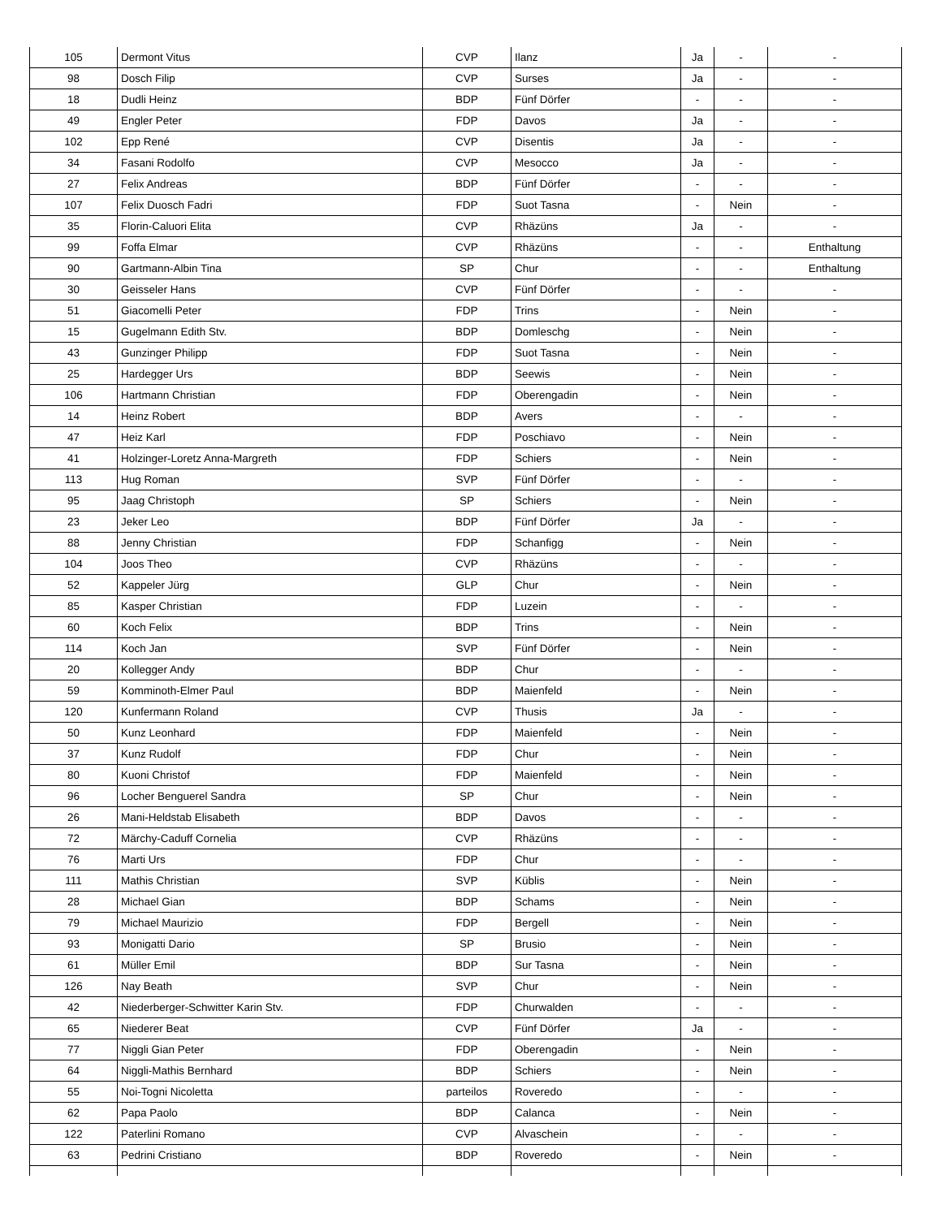| 105 | Dermont Vitus | CVP | Ilanz | Ja | - | - |
| 98 | Dosch Filip | CVP | Surses | Ja | - | - |
| 18 | Dudli Heinz | BDP | Fünf Dörfer | - | - | - |
| 49 | Engler Peter | FDP | Davos | Ja | - | - |
| 102 | Epp René | CVP | Disentis | Ja | - | - |
| 34 | Fasani Rodolfo | CVP | Mesocco | Ja | - | - |
| 27 | Felix Andreas | BDP | Fünf Dörfer | - | - | - |
| 107 | Felix Duosch Fadri | FDP | Suot Tasna | - | Nein | - |
| 35 | Florin-Caluori Elita | CVP | Rhäzüns | Ja | - | - |
| 99 | Foffa Elmar | CVP | Rhäzüns | - | - | Enthaltung |
| 90 | Gartmann-Albin Tina | SP | Chur | - | - | Enthaltung |
| 30 | Geisseler Hans | CVP | Fünf Dörfer | - | - | - |
| 51 | Giacomelli Peter | FDP | Trins | - | Nein | - |
| 15 | Gugelmann Edith Stv. | BDP | Domleschg | - | Nein | - |
| 43 | Gunzinger Philipp | FDP | Suot Tasna | - | Nein | - |
| 25 | Hardegger Urs | BDP | Seewis | - | Nein | - |
| 106 | Hartmann Christian | FDP | Oberengadin | - | Nein | - |
| 14 | Heinz Robert | BDP | Avers | - | - | - |
| 47 | Heiz Karl | FDP | Poschiavo | - | Nein | - |
| 41 | Holzinger-Loretz Anna-Margreth | FDP | Schiers | - | Nein | - |
| 113 | Hug Roman | SVP | Fünf Dörfer | - | - | - |
| 95 | Jaag Christoph | SP | Schiers | - | Nein | - |
| 23 | Jeker Leo | BDP | Fünf Dörfer | Ja | - | - |
| 88 | Jenny Christian | FDP | Schanfigg | - | Nein | - |
| 104 | Joos Theo | CVP | Rhäzüns | - | - | - |
| 52 | Kappeler Jürg | GLP | Chur | - | Nein | - |
| 85 | Kasper Christian | FDP | Luzein | - | - | - |
| 60 | Koch Felix | BDP | Trins | - | Nein | - |
| 114 | Koch Jan | SVP | Fünf Dörfer | - | Nein | - |
| 20 | Kollegger Andy | BDP | Chur | - | - | - |
| 59 | Komminoth-Elmer Paul | BDP | Maienfeld | - | Nein | - |
| 120 | Kunfermann Roland | CVP | Thusis | Ja | - | - |
| 50 | Kunz Leonhard | FDP | Maienfeld | - | Nein | - |
| 37 | Kunz Rudolf | FDP | Chur | - | Nein | - |
| 80 | Kuoni Christof | FDP | Maienfeld | - | Nein | - |
| 96 | Locher Benguerel Sandra | SP | Chur | - | Nein | - |
| 26 | Mani-Heldstab Elisabeth | BDP | Davos | - | - | - |
| 72 | Märchy-Caduff Cornelia | CVP | Rhäzüns | - | - | - |
| 76 | Marti Urs | FDP | Chur | - | - | - |
| 111 | Mathis Christian | SVP | Küblis | - | Nein | - |
| 28 | Michael Gian | BDP | Schams | - | Nein | - |
| 79 | Michael Maurizio | FDP | Bergell | - | Nein | - |
| 93 | Monigatti Dario | SP | Brusio | - | Nein | - |
| 61 | Müller Emil | BDP | Sur Tasna | - | Nein | - |
| 126 | Nay Beath | SVP | Chur | - | Nein | - |
| 42 | Niederberger-Schwitter Karin Stv. | FDP | Churwalden | - | - | - |
| 65 | Niederer Beat | CVP | Fünf Dörfer | Ja | - | - |
| 77 | Niggli Gian Peter | FDP | Oberengadin | - | Nein | - |
| 64 | Niggli-Mathis Bernhard | BDP | Schiers | - | Nein | - |
| 55 | Noi-Togni Nicoletta | parteilos | Roveredo | - | - | - |
| 62 | Papa Paolo | BDP | Calanca | - | Nein | - |
| 122 | Paterlini Romano | CVP | Alvaschein | - | - | - |
| 63 | Pedrini Cristiano | BDP | Roveredo | - | Nein | - |